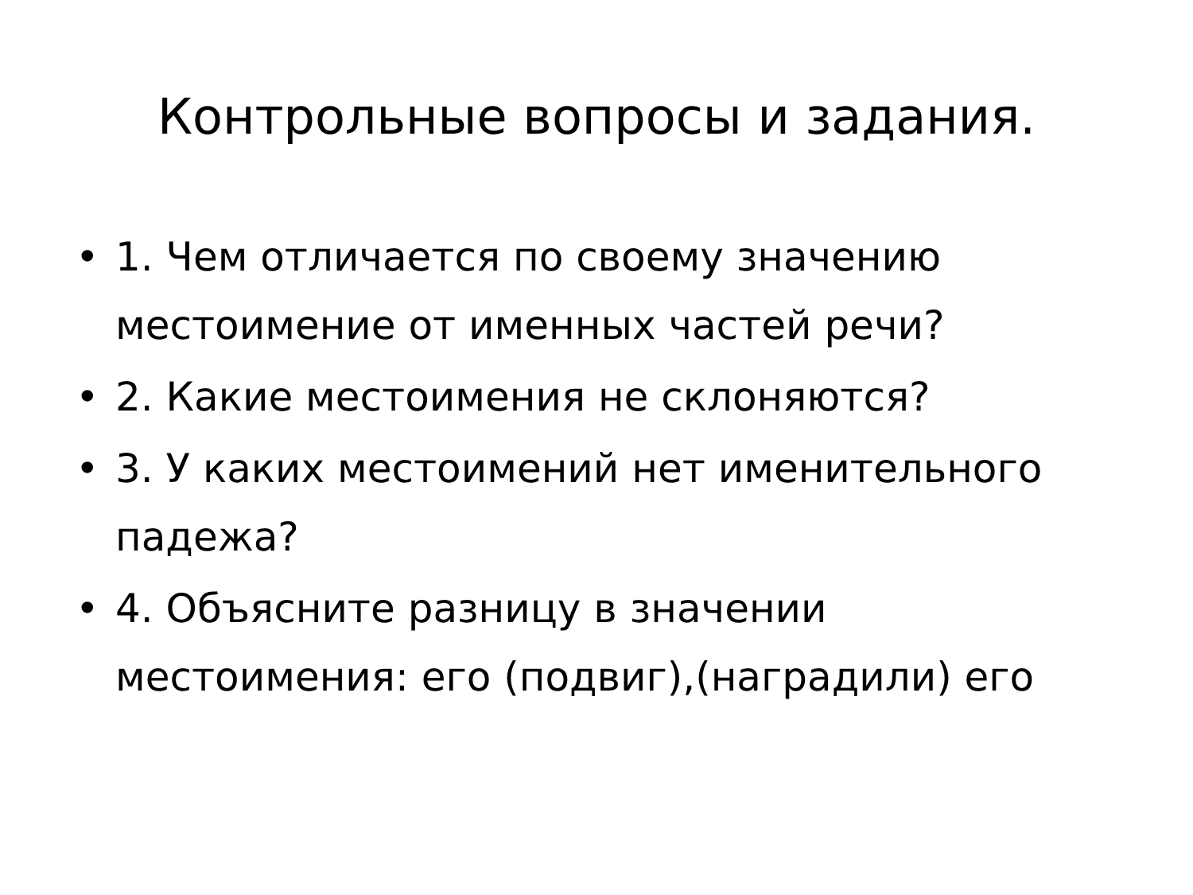Контрольные вопросы и задания.
• 1. Чем отличается по своему значению местоимение от именных частей речи?
• 2. Какие местоимения не склоняются?
• 3. У каких местоимений нет именительного падежа?
• 4. Объясните разницу в значении местоимения: его (подвиг),(наградили) его